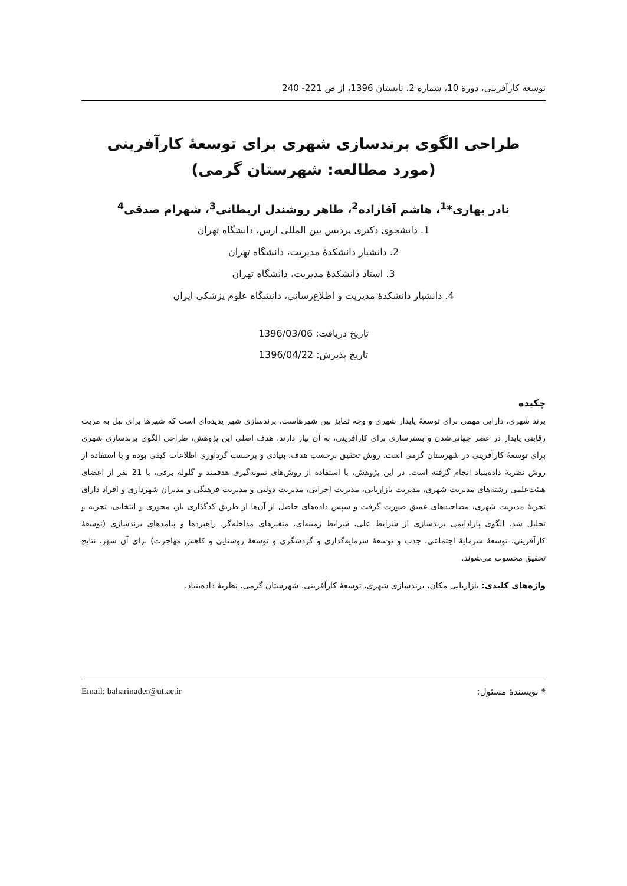توسعه کارآفرینی، دورۀ 10، شمارۀ 2، تابستان 1396، از ص 221- 240
طراحی الگوی برندسازی شهری برای توسعۀ کارآفرینی
(مورد مطالعه: شهرستان گرمی)
نادر بهاری*<sup>1</sup>، هاشم آقازاده<sup>2</sup>، طاهر روشندل اربطانی<sup>3</sup>، شهرام صدقی<sup>4</sup>
1. دانشجوی دکتری پردیس بین المللی ارس، دانشگاه تهران
2. دانشیار دانشکدۀ مدیریت، دانشگاه تهران
3. استاد دانشکدۀ مدیریت، دانشگاه تهران
4. دانشیار دانشکدۀ مدیریت و اطلاع‌رسانی، دانشگاه علوم پزشکی ایران
تاریخ دریافت: 1396/03/06
تاریخ پذیرش: 1396/04/22
چکیده
برند شهری، دارایی مهمی برای توسعۀ پایدار شهری و وجه تمایز بین شهرهاست. برندسازی شهر پدیده‌ای است که شهرها برای نیل به مزیت رقابتی پایدار در عصر جهانی‌شدن و بسترسازی برای کارآفرینی، به آن نیاز دارند. هدف اصلی این پژوهش، طراحی الگوی برندسازی شهری برای توسعۀ کارآفرینی در شهرستان گرمی است. روش تحقیق برحسب هدف، بنیادی و برحسب گردآوری اطلاعات کیفی بوده و با استفاده از روش نظریۀ داده‌بنیاد انجام گرفته است. در این پژوهش، با استفاده از روش‌های نمونه‌گیری هدفمند و گلوله برفی، با 21 نفر از اعضای هیئت‌علمی رشته‌های مدیریت شهری، مدیریت بازاریابی، مدیریت اجرایی، مدیریت دولتی و مدیریت فرهنگی و مدیران شهرداری و افراد دارای تجربۀ مدیریت شهری، مصاحبه‌های عمیق صورت گرفت و سپس داده‌های حاصل از آن‌ها از طریق کدگذاری باز، محوری و انتخابی، تجزیه و تحلیل شد. الگوی پارادایمی برندسازی از شرایط علی، شرایط زمینه‌ای، متغیرهای مداخله‌گر، راهبردها و پیامدهای برندسازی (توسعۀ کارآفرینی، توسعۀ سرمایۀ اجتماعی، جذب و توسعۀ سرمایه‌گذاری و گردشگری و توسعۀ روستایی و کاهش مهاجرت) برای آن شهر، نتایج تحقیق محسوب می‌شوند.
واژه‌های کلیدی: بازاریابی مکان، برندسازی شهری، توسعۀ کارآفرینی، شهرستان گرمی، نظریۀ داده‌بنیاد.
* نویسندۀ مسئول: Email: baharinader@ut.ac.ir